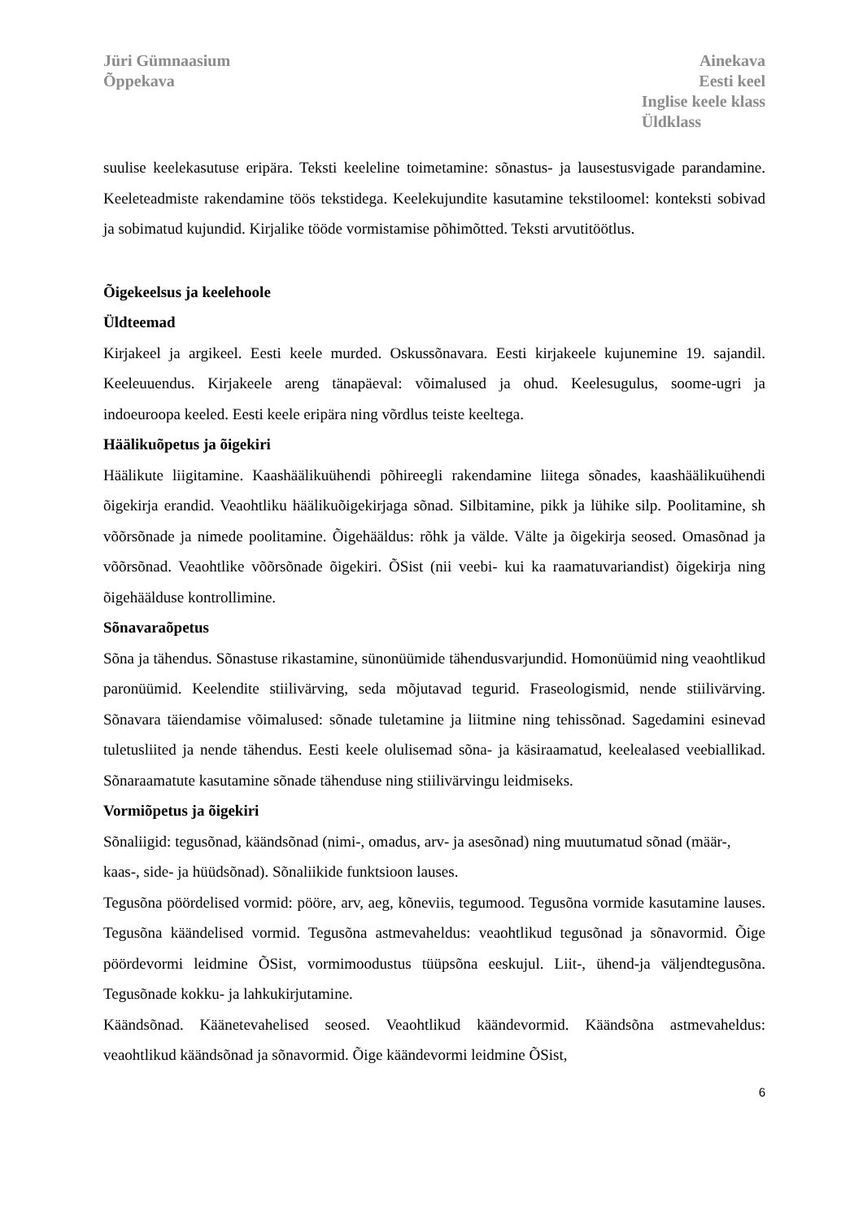Jüri Gümnaasium
Õppekava
Ainekava
Eesti keel
Inglise keele klass
Üldklass
suulise keelekasutuse eripära. Teksti keeleline toimetamine: sõnastus- ja lausestusvigade parandamine. Keeleteadmiste rakendamine töös tekstidega. Keelekujundite kasutamine tekstiloomel: konteksti sobivad ja sobimatud kujundid. Kirjalike tööde vormistamise põhimõtted. Teksti arvutitöötlus.
Õigekeelsus ja keelehoole
Üldteemad
Kirjakeel ja argikeel. Eesti keele murded. Oskussõnavara. Eesti kirjakeele kujunemine 19. sajandil. Keeleuuendus. Kirjakeele areng tänapäeval: võimalused ja ohud. Keelesugulus, soome-ugri ja indoeuroopa keeled. Eesti keele eripära ning võrdlus teiste keeltega.
Häälikuõpetus ja õigekiri
Häälikute liigitamine. Kaashäälikuühendi põhireegli rakendamine liitega sõnades, kaashäälikuühendi õigekirja erandid. Veaohtliku häälikuõigekirjaga sõnad. Silbitamine, pikk ja lühike silp. Poolitamine, sh võõrsõnade ja nimede poolitamine. Õigehääldus: rõhk ja välde. Välte ja õigekirja seosed. Omasõnad ja võõrsõnad. Veaohtlike võõrsõnade õigekiri. ÕSist (nii veebi- kui ka raamatuvariandist) õigekirja ning õigehäälduse kontrollimine.
Sõnavaraõpetus
Sõna ja tähendus. Sõnastuse rikastamine, sünonüümide tähendusvarjundid. Homonüümid ning veaohtlikud paronüümid. Keelendite stiilivärving, seda mõjutavad tegurid. Fraseologismid, nende stiilivärving. Sõnavara täiendamise võimalused: sõnade tuletamine ja liitmine ning tehissõnad. Sagedamini esinevad tuletusliited ja nende tähendus. Eesti keele olulisemad sõna- ja käsiraamatud, keelealased veebiallikad. Sõnaraamatute kasutamine sõnade tähenduse ning stiilivärvingu leidmiseks.
Vormiõpetus ja õigekiri
Sõnaliigid: tegusõnad, käändsõnad (nimi-, omadus, arv- ja asesõnad) ning muutumatud sõnad (määr-, kaas-, side- ja hüüdsõnad). Sõnaliikide funktsioon lauses.
Tegusõna pöördelised vormid: pööre, arv, aeg, kõneviis, tegumood. Tegusõna vormide kasutamine lauses. Tegusõna käändelised vormid. Tegusõna astmevaheldus: veaohtlikud tegusõnad ja sõnavormid. Õige pöördevormi leidmine ÕSist, vormimoodustus tüüpsõna eeskujul. Liit-, ühend-ja väljendtegusõna. Tegusõnade kokku- ja lahkukirjutamine.
Käändsõnad. Käänetevahelised seosed. Veaohtlikud käändevormid. Käändsõna astmevaheldus: veaohtlikud käändsõnad ja sõnavormid. Õige käändevormi leidmine ÕSist,
6